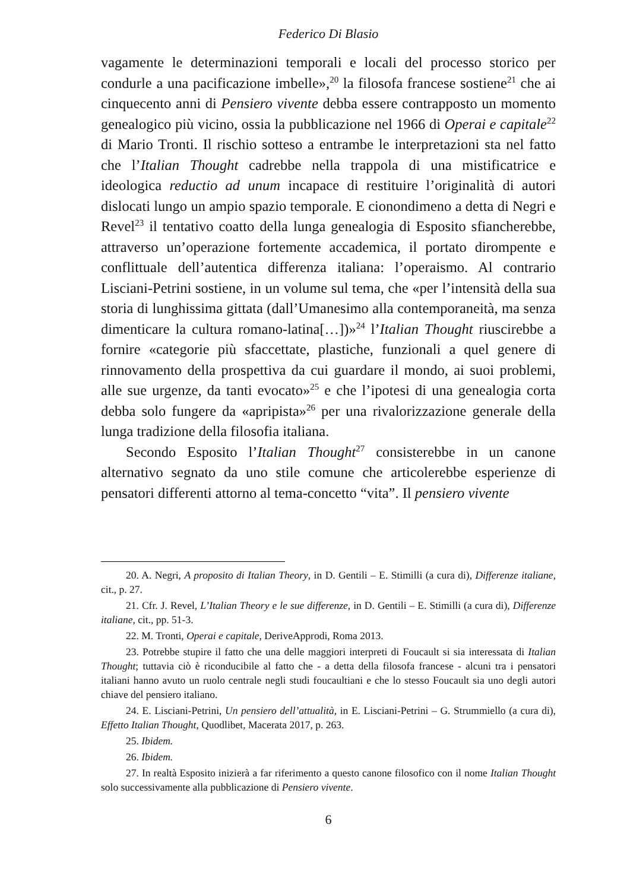Federico Di Blasio
vagamente le determinazioni temporali e locali del processo storico per condurle a una pacificazione imbelle»,<sup>20</sup> la filosofa francese sostiene<sup>21</sup> che ai cinquecento anni di Pensiero vivente debba essere contrapposto un momento genealogico più vicino, ossia la pubblicazione nel 1966 di Operai e capitale<sup>22</sup> di Mario Tronti. Il rischio sotteso a entrambe le interpretazioni sta nel fatto che l’Italian Thought cadrebbe nella trappola di una mistificatrice e ideologica reductio ad unum incapace di restituire l’originalità di autori dislocati lungo un ampio spazio temporale. E cionondimeno a detta di Negri e Revel<sup>23</sup> il tentativo coatto della lunga genealogia di Esposito sfiancherebbe, attraverso un’operazione fortemente accademica, il portato dirompente e conflittuale dell’autentica differenza italiana: l’operaismo. Al contrario Lisciani-Petrini sostiene, in un volume sul tema, che «per l’intensità della sua storia di lunghissima gittata (dall’Umanesimo alla contemporaneità, ma senza dimenticare la cultura romano-latina[…])»<sup>24</sup> l’Italian Thought riuscirebbe a fornire «categorie più sfaccettate, plastiche, funzionali a quel genere di rinnovamento della prospettiva da cui guardare il mondo, ai suoi problemi, alle sue urgenze, da tanti evocato»<sup>25</sup> e che l’ipotesi di una genealogia corta debba solo fungere da «apripista»<sup>26</sup> per una rivalorizzazione generale della lunga tradizione della filosofia italiana.
Secondo Esposito l’Italian Thought<sup>27</sup> consisterebbe in un canone alternativo segnato da uno stile comune che articolerebbe esperienze di pensatori differenti attorno al tema-concetto “vita”. Il pensiero vivente
20. A. Negri, A proposito di Italian Theory, in D. Gentili – E. Stimilli (a cura di), Differenze italiane, cit., p. 27.
21. Cfr. J. Revel, L’Italian Theory e le sue differenze, in D. Gentili – E. Stimilli (a cura di), Differenze italiane, cit., pp. 51-3.
22. M. Tronti, Operai e capitale, DeriveApprodi, Roma 2013.
23. Potrebbe stupire il fatto che una delle maggiori interpreti di Foucault si sia interessata di Italian Thought; tuttavia ciò è riconducibile al fatto che - a detta della filosofa francese - alcuni tra i pensatori italiani hanno avuto un ruolo centrale negli studi foucaultiani e che lo stesso Foucault sia uno degli autori chiave del pensiero italiano.
24. E. Lisciani-Petrini, Un pensiero dell’attualità, in E. Lisciani-Petrini – G. Strummiello (a cura di), Effetto Italian Thought, Quodlibet, Macerata 2017, p. 263.
25. Ibidem.
26. Ibidem.
27. In realtà Esposito inizierà a far riferimento a questo canone filosofico con il nome Italian Thought solo successivamente alla pubblicazione di Pensiero vivente.
6